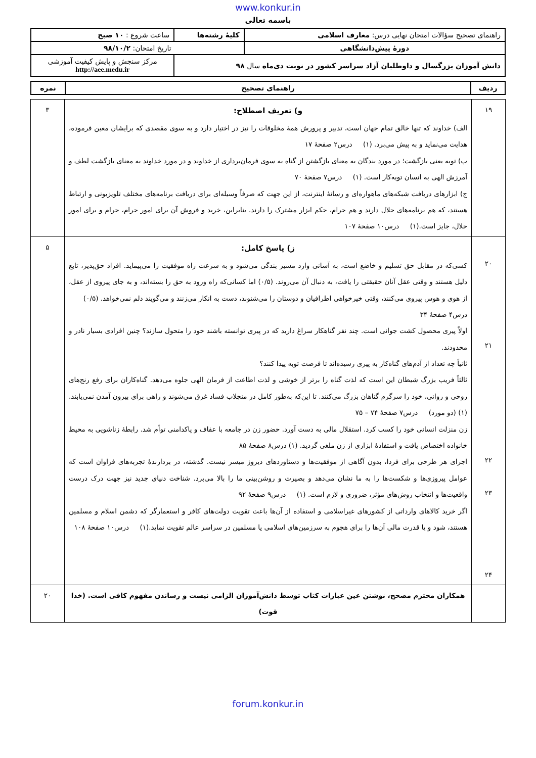www.konkur.in
باسمه تعالی
| راهنمای تصحیح سؤالات امتحان نهایی درس: معارف اسلامی | کلیهٔ رشته‌ها | ساعت شروع : ۱۰ صبح |
| دورهٔ پیش‌دانشگاهی | تاریخ امتحان: ۹۸/۱۰/۲ | |
| دانش آموزان بزرگسال و داوطلبان آزاد سراسر کشور در نوبت دی‌ماه سال ۹۸ | | مرکز سنجش و پایش کیفیت آموزشی http://aee.medu.ir |
| ردیف | راهنمای تصحیح | نمره |
| --- | --- | --- |
| ۱۹ | و) تعریف اصطلاح: الف) خداوند که تنها خالق تمام جهان است، تدبیر و پرورش همهٔ مخلوقات را نیز در اختیار دارد و به سوی مقصدی که برایشان معین فرموده، هدایت می‌نماید و به پیش می‌برد. (۱) درس۲ صفحهٔ ۱۷ ب) توبه یعنی بازگشت؛ در مورد بندگان به معنای بازگشتن از گناه به سوی فرمان‌برداری از خداوند و در مورد خداوند به معنای بازگشت لطف و آمرزش الهی به انسان توبه‌کار است. (۱) درس۷ صفحهٔ ۷۰ ج) ابزارهای دریافت شبکه‌های ماهواره‌ای و رسانهٔ اینترنت، از این جهت که صرفاً وسیله‌ای برای دریافت برنامه‌های مختلف تلویزیونی و ارتباط هستند، که هم برنامه‌های حلال دارند و هم حرام، حکم ابزار مشترک را دارند. بنابراین، خرید و فروش آن برای امور حرام، حرام و برای امور حلال، جایز است.(۱) درس۱۰ صفحهٔ ۱۰۷ | ۳ |
| ۲۰ ۲۱ ۲۲ ۲۳ ۲۴ | ز) پاسخ کامل: کسی‌که در مقابل حق تسلیم و خاضع است، به آسانی وارد مسیر بندگی می‌شود و به سرعت راه موفقیت را می‌پیماید. افراد حق‌پذیر، تابع دلیل هستند و وقتی عقل آنان حقیقتی را یافت، به دنبال آن می‌روند. (۰/۵) اما کسانی‌که راه ورود به حق را بسته‌اند، و به جای پیروی از عقل، از هوی و هوس پیروی می‌کنند، وقتی خیرخواهی اطرافیان و دوستان را می‌شنوند، دست به انکار می‌زنند و می‌گویند دلم نمی‌خواهد. (۰/۵) درس۴ صفحهٔ ۳۴ اولاً پیری محصول کشت جوانی است. چند نفر گناهکار سراغ دارید که در پیری توانسته باشند خود را متحول سازند؟ چنین افرادی بسیار نادر و محدودند. ثانیاً چه تعداد از آدم‌های گناه‌کار به پیری رسیده‌اند تا فرصت توبه پیدا کنند؟ ثالثاً فریب بزرگ شیطان این است که لذت گناه را برتر از خوشی و لذت اطاعت از فرمان الهی جلوه می‌دهد. گناه‌کاران برای رفع رنج‌های روحی و روانی، خود را سرگرم گناهان بزرگ می‌کنند. تا این‌که به‌طور کامل در منجلاب فساد غرق می‌شوند و راهی برای بیرون آمدن نمی‌یابند. (۱) (دو مورد) درس۷ صفحهٔ ۷۴ – ۷۵ زن منزلت انسانی خود را کسب کرد. استقلال مالی به دست آورد. حضور زن در جامعه با عفاف و پاکدامنی توأم شد. رابطهٔ زناشویی به محیط خانواده اختصاص یافت و استفادهٔ ابزاری از زن ملغی گردید. (۱) درس۸ صفحهٔ ۸۵ اجرای هر طرحی برای فردا، بدون آگاهی از موفقیت‌ها و دستاوردهای دیروز میسر نیست. گذشته، در بردارندهٔ تجربه‌های فراوان است که عوامل پیروزی‌ها و شکست‌ها را به ما نشان می‌دهد و بصیرت و روشن‌بینی ما را بالا می‌برد. شناخت دنیای جدید نیز جهت درک درست واقعیت‌ها و انتخاب روش‌های مؤثر، ضروری و لازم است. (۱) درس۹ صفحهٔ ۹۲ اگر خرید کالاهای وارداتی از کشورهای غیراسلامی و استفاده از آن‌ها باعث تقویت دولت‌های کافر و استعمارگر که دشمن اسلام و مسلمین هستند، شود و یا قدرت مالی آن‌ها را برای هجوم به سرزمین‌های اسلامی یا مسلمین در سراسر عالم تقویت نماید.(۱) درس۱۰ صفحهٔ ۱۰۸ | ۵ |
| | همکاران محترم مصحح، نوشتن عین عبارات کتاب توسط دانش‌آموزان الزامی نیست و رساندن مفهوم کافی است. (خدا قوت) | ۲۰ |
forum.konkur.in